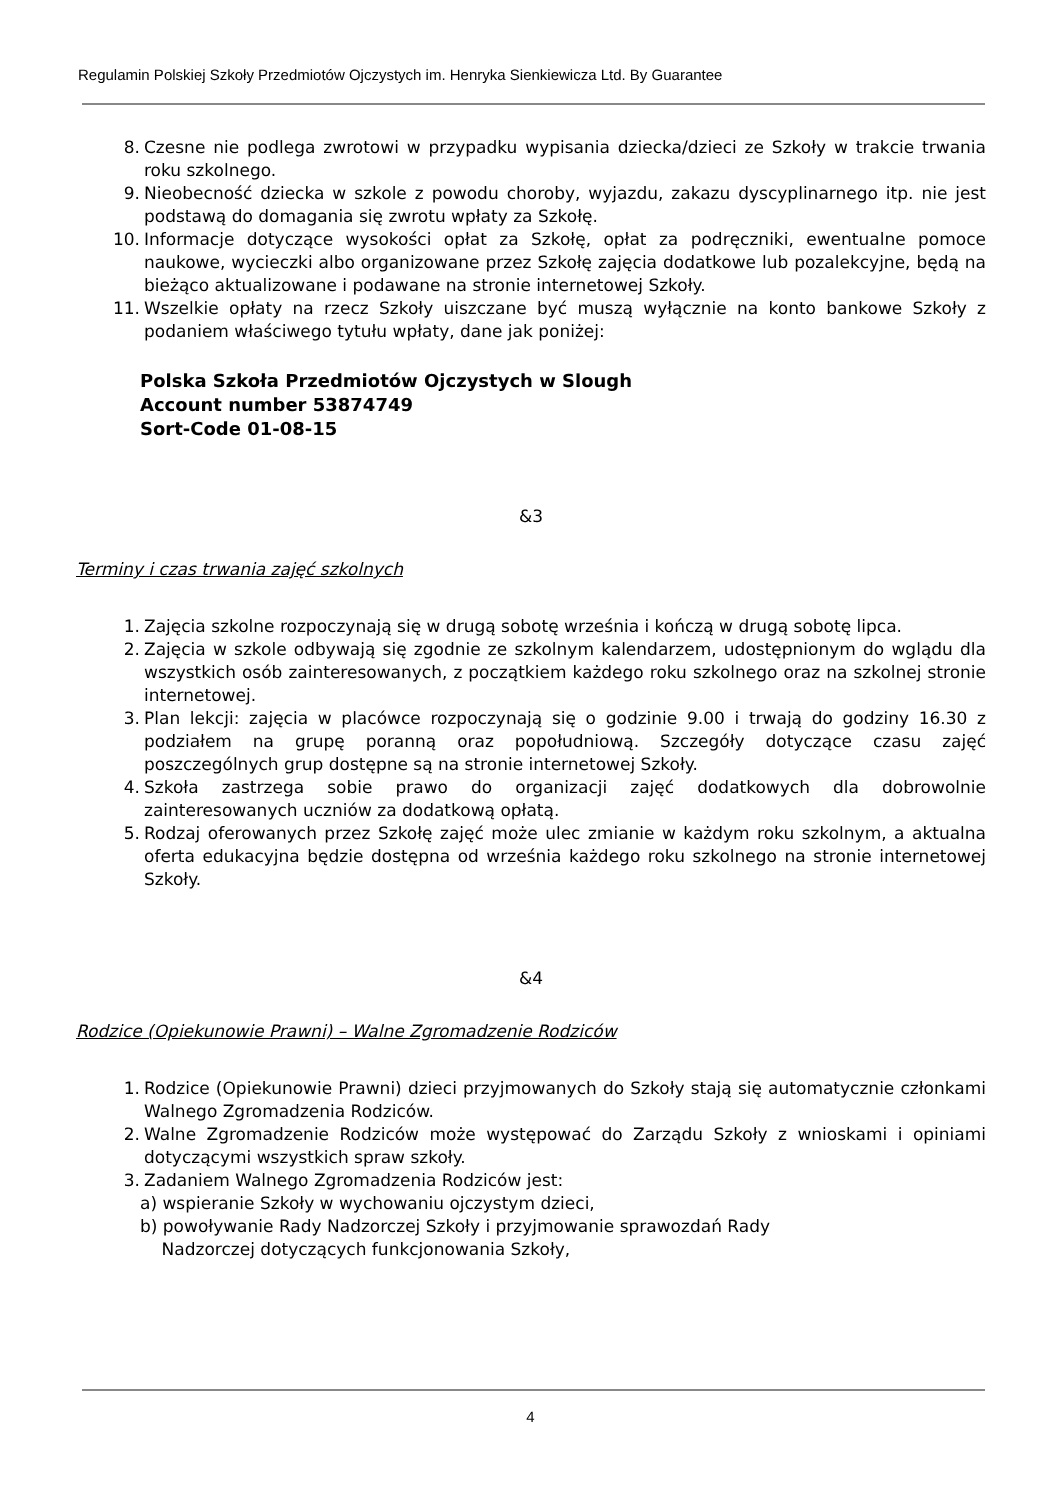Regulamin Polskiej Szkoły Przedmiotów Ojczystych im. Henryka Sienkiewicza Ltd. By Guarantee
8. Czesne nie podlega zwrotowi w przypadku wypisania dziecka/dzieci ze Szkoły w trakcie trwania roku szkolnego.
9. Nieobecność dziecka w szkole z powodu choroby, wyjazdu, zakazu dyscyplinarnego itp. nie jest podstawą do domagania się zwrotu wpłaty za Szkołę.
10. Informacje dotyczące wysokości opłat za Szkołę, opłat za podręczniki, ewentualne pomoce naukowe, wycieczki albo organizowane przez Szkołę zajęcia dodatkowe lub pozalekcyjne, będą na bieżąco aktualizowane i podawane na stronie internetowej Szkoły.
11. Wszelkie opłaty na rzecz Szkoły uiszczane być muszą wyłącznie na konto bankowe Szkoły z podaniem właściwego tytułu wpłaty, dane jak poniżej:
Polska Szkoła Przedmiotów Ojczystych w Slough
Account number 53874749
Sort-Code 01-08-15
&3
Terminy i czas trwania zajęć szkolnych
1. Zajęcia szkolne rozpoczynają się w drugą sobotę września i kończą w drugą sobotę lipca.
2. Zajęcia w szkole odbywają się zgodnie ze szkolnym kalendarzem, udostępnionym do wglądu dla wszystkich osób zainteresowanych, z początkiem każdego roku szkolnego oraz na szkolnej stronie internetowej.
3. Plan lekcji: zajęcia w placówce rozpoczynają się o godzinie 9.00 i trwają do godziny 16.30 z podziałem na grupę poranną oraz popołudniową. Szczegóły dotyczące czasu zajęć poszczególnych grup dostępne są na stronie internetowej Szkoły.
4. Szkoła zastrzega sobie prawo do organizacji zajęć dodatkowych dla dobrowolnie zainteresowanych uczniów za dodatkową opłatą.
5. Rodzaj oferowanych przez Szkołę zajęć może ulec zmianie w każdym roku szkolnym, a aktualna oferta edukacyjna będzie dostępna od września każdego roku szkolnego na stronie internetowej Szkoły.
&4
Rodzice (Opiekunowie Prawni) – Walne Zgromadzenie Rodziców
1. Rodzice (Opiekunowie Prawni) dzieci przyjmowanych do Szkoły stają się automatycznie członkami Walnego Zgromadzenia Rodziców.
2. Walne Zgromadzenie Rodziców może występować do Zarządu Szkoły z wnioskami i opiniami dotyczącymi wszystkich spraw szkoły.
3. Zadaniem Walnego Zgromadzenia Rodziców jest:
a) wspieranie Szkoły w wychowaniu ojczystym dzieci,
b) powoływanie Rady Nadzorczej Szkoły i przyjmowanie sprawozdań Rady
Nadzorczej dotyczących funkcjonowania Szkoły,
4